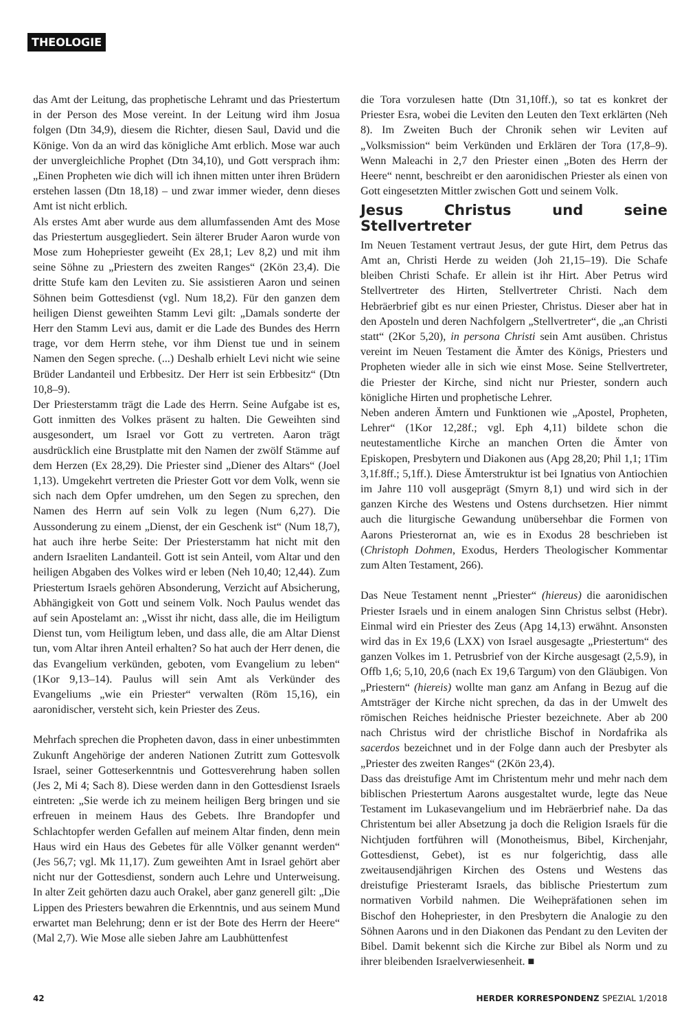THEOLOGIE
das Amt der Leitung, das prophetische Lehramt und das Priestertum in der Person des Mose vereint. In der Leitung wird ihm Josua folgen (Dtn 34,9), diesem die Richter, diesen Saul, David und die Könige. Von da an wird das königliche Amt erblich. Mose war auch der unvergleichliche Prophet (Dtn 34,10), und Gott versprach ihm: „Einen Propheten wie dich will ich ihnen mitten unter ihren Brüdern erstehen lassen (Dtn 18,18) – und zwar immer wieder, denn dieses Amt ist nicht erblich.
Als erstes Amt aber wurde aus dem allumfassenden Amt des Mose das Priestertum ausgegliedert. Sein älterer Bruder Aaron wurde von Mose zum Hohepriester geweiht (Ex 28,1; Lev 8,2) und mit ihm seine Söhne zu „Priestern des zweiten Ranges“ (2Kön 23,4). Die dritte Stufe kam den Leviten zu. Sie assistieren Aaron und seinen Söhnen beim Gottesdienst (vgl. Num 18,2). Für den ganzen dem heiligen Dienst geweihten Stamm Levi gilt: „Damals sonderte der Herr den Stamm Levi aus, damit er die Lade des Bundes des Herrn trage, vor dem Herrn stehe, vor ihm Dienst tue und in seinem Namen den Segen spreche. (...) Deshalb erhielt Levi nicht wie seine Brüder Landanteil und Erbbesitz. Der Herr ist sein Erbbesitz“ (Dtn 10,8–9).
Der Priesterstamm trägt die Lade des Herrn. Seine Aufgabe ist es, Gott inmitten des Volkes präsent zu halten. Die Geweihten sind ausgesondert, um Israel vor Gott zu vertreten. Aaron trägt ausdrücklich eine Brustplatte mit den Namen der zwölf Stämme auf dem Herzen (Ex 28,29). Die Priester sind „Diener des Altars“ (Joel 1,13). Umgekehrt vertreten die Priester Gott vor dem Volk, wenn sie sich nach dem Opfer umdrehen, um den Segen zu sprechen, den Namen des Herrn auf sein Volk zu legen (Num 6,27). Die Aussonderung zu einem „Dienst, der ein Geschenk ist“ (Num 18,7), hat auch ihre herbe Seite: Der Priesterstamm hat nicht mit den andern Israeliten Landanteil. Gott ist sein Anteil, vom Altar und den heiligen Abgaben des Volkes wird er leben (Neh 10,40; 12,44). Zum Priestertum Israels gehören Absonderung, Verzicht auf Absicherung, Abhängigkeit von Gott und seinem Volk. Noch Paulus wendet das auf sein Apostelamt an: „Wisst ihr nicht, dass alle, die im Heiligtum Dienst tun, vom Heiligtum leben, und dass alle, die am Altar Dienst tun, vom Altar ihren Anteil erhalten? So hat auch der Herr denen, die das Evangelium verkünden, geboten, vom Evangelium zu leben“ (1Kor 9,13–14). Paulus will sein Amt als Verkünder des Evangeliums „wie ein Priester“ verwalten (Röm 15,16), ein aaronidischer, versteht sich, kein Priester des Zeus.
Mehrfach sprechen die Propheten davon, dass in einer unbestimmten Zukunft Angehörige der anderen Nationen Zutritt zum Gottesvolk Israel, seiner Gotteserkenntnis und Gottesverehrung haben sollen (Jes 2, Mi 4; Sach 8). Diese werden dann in den Gottesdienst Israels eintreten: „Sie werde ich zu meinem heiligen Berg bringen und sie erfreuen in meinem Haus des Gebets. Ihre Brandopfer und Schlachtopfer werden Gefallen auf meinem Altar finden, denn mein Haus wird ein Haus des Gebetes für alle Völker genannt werden“ (Jes 56,7; vgl. Mk 11,17). Zum geweihten Amt in Israel gehört aber nicht nur der Gottesdienst, sondern auch Lehre und Unterweisung. In alter Zeit gehörten dazu auch Orakel, aber ganz generell gilt: „Die Lippen des Priesters bewahren die Erkenntnis, und aus seinem Mund erwartet man Belehrung; denn er ist der Bote des Herrn der Heere“ (Mal 2,7). Wie Mose alle sieben Jahre am Laubhüttenfest
die Tora vorzulesen hatte (Dtn 31,10ff.), so tat es konkret der Priester Esra, wobei die Leviten den Leuten den Text erklärten (Neh 8). Im Zweiten Buch der Chronik sehen wir Leviten auf „Volksmission“ beim Verkünden und Erklären der Tora (17,8–9). Wenn Maleachi in 2,7 den Priester einen „Boten des Herrn der Heere“ nennt, beschreibt er den aaronidischen Priester als einen von Gott eingesetzten Mittler zwischen Gott und seinem Volk.
Jesus Christus und seine Stellvertreter
Im Neuen Testament vertraut Jesus, der gute Hirt, dem Petrus das Amt an, Christi Herde zu weiden (Joh 21,15–19). Die Schafe bleiben Christi Schafe. Er allein ist ihr Hirt. Aber Petrus wird Stellvertreter des Hirten, Stellvertreter Christi. Nach dem Hebräerbrief gibt es nur einen Priester, Christus. Dieser aber hat in den Aposteln und deren Nachfolgern „Stellvertreter“, die „an Christi statt“ (2Kor 5,20), in persona Christi sein Amt ausüben. Christus vereint im Neuen Testament die Ämter des Königs, Priesters und Propheten wieder alle in sich wie einst Mose. Seine Stellvertreter, die Priester der Kirche, sind nicht nur Priester, sondern auch königliche Hirten und prophetische Lehrer.
Neben anderen Ämtern und Funktionen wie „Apostel, Propheten, Lehrer“ (1Kor 12,28f.; vgl. Eph 4,11) bildete schon die neutestamentliche Kirche an manchen Orten die Ämter von Episkopen, Presbytern und Diakonen aus (Apg 28,20; Phil 1,1; 1Tim 3,1f.8ff.; 5,1ff.). Diese Ämterstruktur ist bei Ignatius von Antiochien im Jahre 110 voll ausgeprägt (Smyrn 8,1) und wird sich in der ganzen Kirche des Westens und Ostens durchsetzen. Hier nimmt auch die liturgische Gewandung unübersehbar die Formen von Aarons Priesterornat an, wie es in Exodus 28 beschrieben ist (Christoph Dohmen, Exodus, Herders Theologischer Kommentar zum Alten Testament, 266).
Das Neue Testament nennt „Priester“ (hiereus) die aaronidischen Priester Israels und in einem analogen Sinn Christus selbst (Hebr). Einmal wird ein Priester des Zeus (Apg 14,13) erwähnt. Ansonsten wird das in Ex 19,6 (LXX) von Israel ausgesagte „Priestertum“ des ganzen Volkes im 1. Petrusbrief von der Kirche ausgesagt (2,5.9), in Offb 1,6; 5,10, 20,6 (nach Ex 19,6 Targum) von den Gläubigen. Von „Priestern“ (hiereis) wollte man ganz am Anfang in Bezug auf die Amtsträger der Kirche nicht sprechen, da das in der Umwelt des römischen Reiches heidnische Priester bezeichnete. Aber ab 200 nach Christus wird der christliche Bischof in Nordafrika als sacerdos bezeichnet und in der Folge dann auch der Presbyter als „Priester des zweiten Ranges“ (2Kön 23,4).
Dass das dreistufige Amt im Christentum mehr und mehr nach dem biblischen Priestertum Aarons ausgestaltet wurde, legte das Neue Testament im Lukasevangelium und im Hebräerbrief nahe. Da das Christentum bei aller Absetzung ja doch die Religion Israels für die Nichtjuden fortführen will (Monotheismus, Bibel, Kirchenjahr, Gottesdienst, Gebet), ist es nur folgerichtig, dass alle zweitausendjährigen Kirchen des Ostens und Westens das dreistufige Priesteramt Israels, das biblische Priestertum zum normativen Vorbild nahmen. Die Weihepräfationen sehen im Bischof den Hohepriester, in den Presbytern die Analogie zu den Söhnen Aarons und in den Diakonen das Pendant zu den Leviten der Bibel. Damit bekennt sich die Kirche zur Bibel als Norm und zu ihrer bleibenden Israelverwiesenheit. ■
42 HERDER KORRESPONDENZ SPEZIAL 1/2018